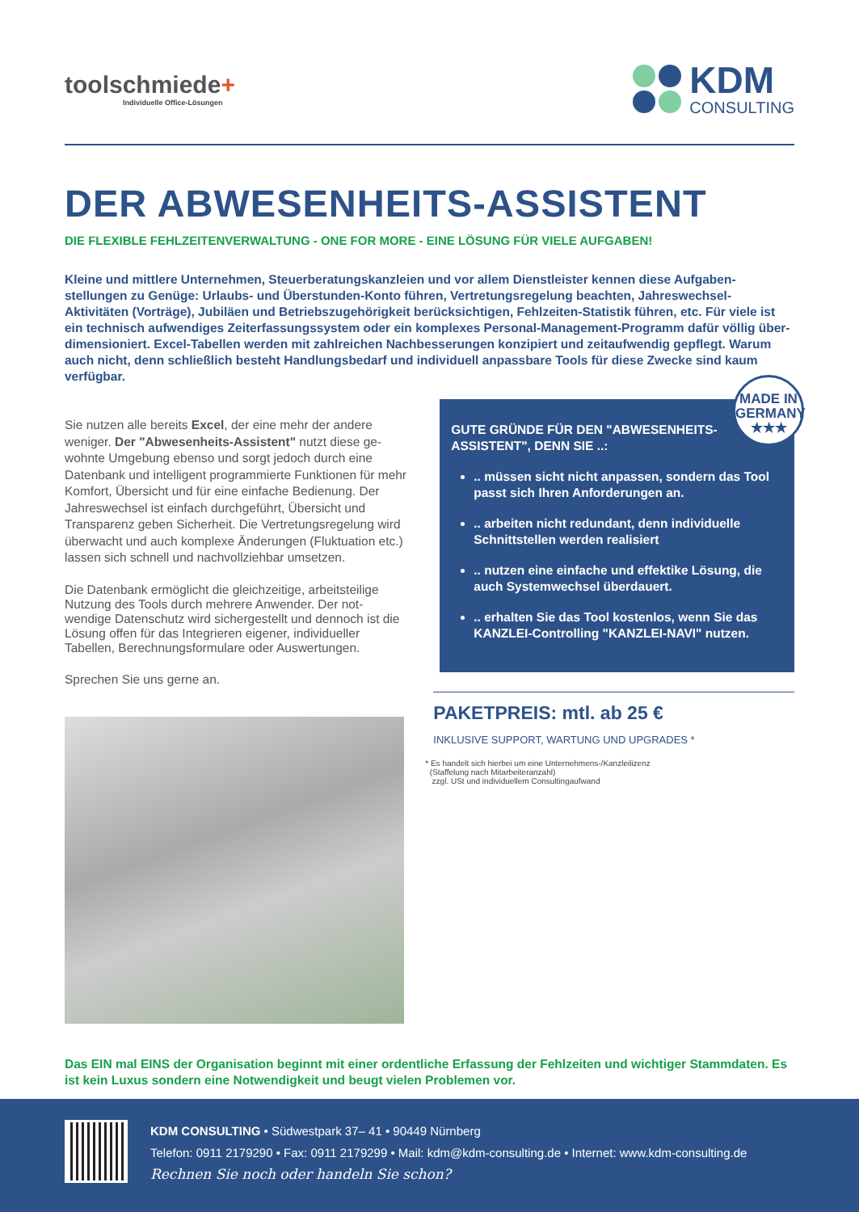toolschmiede+
Individuelle Office-Lösungen
KDM
CONSULTING
DER ABWESENHEITS-ASSISTENT
DIE FLEXIBLE FEHLZEITENVERWALTUNG - ONE FOR MORE - EINE LÖSUNG FÜR VIELE AUFGABEN!
Kleine und mittlere Unternehmen, Steuerberatungskanzleien und vor allem Dienstleister kennen diese Aufgaben-stellungen zu Genüge: Urlaubs- und Überstunden-Konto führen, Vertretungsregelung beachten, Jahreswechsel-Aktivitäten (Vorträge), Jubiläen und Betriebszugehörigkeit berücksichtigen, Fehlzeiten-Statistik führen, etc. Für viele ist ein technisch aufwendiges Zeiterfassungssystem oder ein komplexes Personal-Management-Programm dafür völlig über- dimensioniert. Excel-Tabellen werden mit zahlreichen Nachbesserungen konzipiert und zeitaufwendig gepflegt. Warum auch nicht, denn schließlich besteht Handlungsbedarf und individuell anpassbare Tools für diese Zwecke sind kaum verfügbar.
Sie nutzen alle bereits Excel, der eine mehr der andere weniger. Der "Abwesenheits-Assistent" nutzt diese ge-wohnte Umgebung ebenso und sorgt jedoch durch eine Datenbank und intelligent programmierte Funktionen für mehr Komfort, Übersicht und für eine einfache Bedienung. Der Jahreswechsel ist einfach durchgeführt, Übersicht und Transparenz geben Sicherheit. Die Vertretungsregelung wird überwacht und auch komplexe Änderungen (Fluktuation etc.) lassen sich schnell und nachvollziehbar umsetzen.
Die Datenbank ermöglicht die gleichzeitige, arbeitsteilige Nutzung des Tools durch mehrere Anwender. Der not-wendige Datenschutz wird sichergestellt und dennoch ist die Lösung offen für das Integrieren eigener, individueller Tabellen, Berechnungsformulare oder Auswertungen.
Sprechen Sie uns gerne an.
MADE IN GERMANY
★★★
GUTE GRÜNDE FÜR DEN "ABWESENHEITS-
ASSISTENT", DENN SIE ..:
.. müssen sicht nicht anpassen, sondern das Tool passt sich Ihren Anforderungen an.
.. arbeiten nicht redundant, denn individuelle Schnittstellen werden realisiert
.. nutzen eine einfache und effektike Lösung, die auch Systemwechsel überdauert.
.. erhalten Sie das Tool kostenlos, wenn Sie das KANZLEI-Controlling "KANZLEI-NAVI" nutzen.
PAKETPREIS: mtl. ab 25 €
INKLUSIVE SUPPORT, WARTUNG UND UPGRADES *
* Es handelt sich hierbei um eine Unternehmens-/Kanzleilizenz
(Staffelung nach Mitarbeiteranzahl)
zzgl. USt und individuellem Consultingaufwand
Das EIN mal EINS der Organisation beginnt mit einer ordentliche Erfassung der Fehlzeiten und wichtiger Stammdaten. Es ist kein Luxus sondern eine Notwendigkeit und beugt vielen Problemen vor.
KDM CONSULTING • Südwestpark 37– 41 • 90449 Nürnberg
Telefon: 0911 2179290 • Fax: 0911 2179299 • Mail: kdm@kdm-consulting.de • Internet: www.kdm-consulting.de
Rechnen Sie noch oder handeln Sie schon?